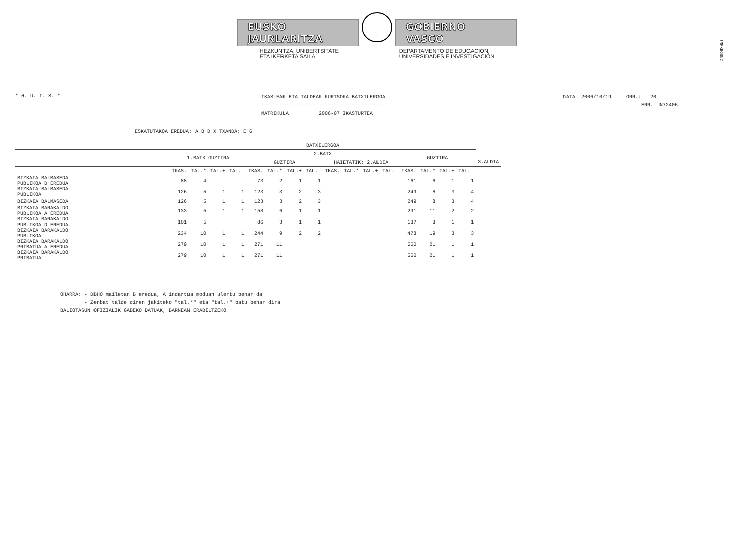!MFKBOSNC
EUSKO JAURLARITZA
GOBIERNO VASCO
HEZKUNTZA, UNIBERTSITATE
ETA IKERKETA SAILA
DEPARTAMENTO DE EDUCACIÓN,
UNIVERSIDADES E INVESTIGACIÓN
* H. U. I. S. *
IKASLEAK ETA TALDEAK KURTSOKA BATXILERGOA ----------------------------------------- MATRIKULA 2006-07 IKASTURTEA
DATA 2006/10/19 ORR.: 20 ERR.- N72406
ESKATUTAKOA EREDUA: A B D X TXANDA: E G
| | BATXILERGOA | | | | | | | | | | | | | | | | |
| --- | --- | --- | --- | --- | --- | --- | --- | --- | --- | --- | --- | --- | --- | --- | --- | --- | --- |
| | 1.BATX GUZTIRA | | | | 2.BATX | | | | | | | | GUZTIRA | | | | |
| | | | | | GUZTIRA | | | | HAIETATIK: 2.ALDIA | | | | | | | | 3.ALDIA |
| | IKAS. | TAL.* | TAL.+ | TAL.- | IKAS. | TAL.* | TAL.+ | TAL.- | IKAS. | TAL.* | TAL.+ | TAL.- | IKAS. | TAL.* | TAL.+ | TAL.- | |
| BIZKAIA BALMASEDA PUBLIKOA D EREDUA | 88 | 4 | | | 73 | 2 | 1 | 1 | | | | | 161 | 6 | 1 | 1 | |
| BIZKAIA BALMASEDA PUBLIKOA | 126 | 5 | 1 | 1 | 123 | 3 | 2 | 3 | | | | | 249 | 8 | 3 | 4 | |
| BIZKAIA BALMASEDA | 126 | 5 | 1 | 1 | 123 | 3 | 2 | 3 | | | | | 249 | 8 | 3 | 4 | |
| BIZKAIA BARAKALDO PUBLIKOA A EREDUA | 133 | 5 | 1 | 1 | 158 | 6 | 1 | 1 | | | | | 291 | 11 | 2 | 2 | |
| BIZKAIA BARAKALDO PUBLIKOA D EREDUA | 101 | 5 | | | 86 | 3 | 1 | 1 | | | | | 187 | 8 | 1 | 1 | |
| BIZKAIA BARAKALDO PUBLIKOA | 234 | 10 | 1 | 1 | 244 | 9 | 2 | 2 | | | | | 478 | 19 | 3 | 3 | |
| BIZKAIA BARAKALDO PRIBATUA A EREDUA | 279 | 10 | 1 | 1 | 271 | 11 | | | | | | | 550 | 21 | 1 | 1 | |
| BIZKAIA BARAKALDO PRIBATUA | 279 | 10 | 1 | 1 | 271 | 11 | | | | | | | 550 | 21 | 1 | 1 | |
OHARRA: - DBHO mailetan B eredua, A indartua moduan ulertu behar da - Zenbat talde diren jakiteko "tal.*" eta "tal.+" batu behar dira BALIOTASUN OFIZIALIK GABEKO DATUAK, BARNEAN ERABILTZEKO